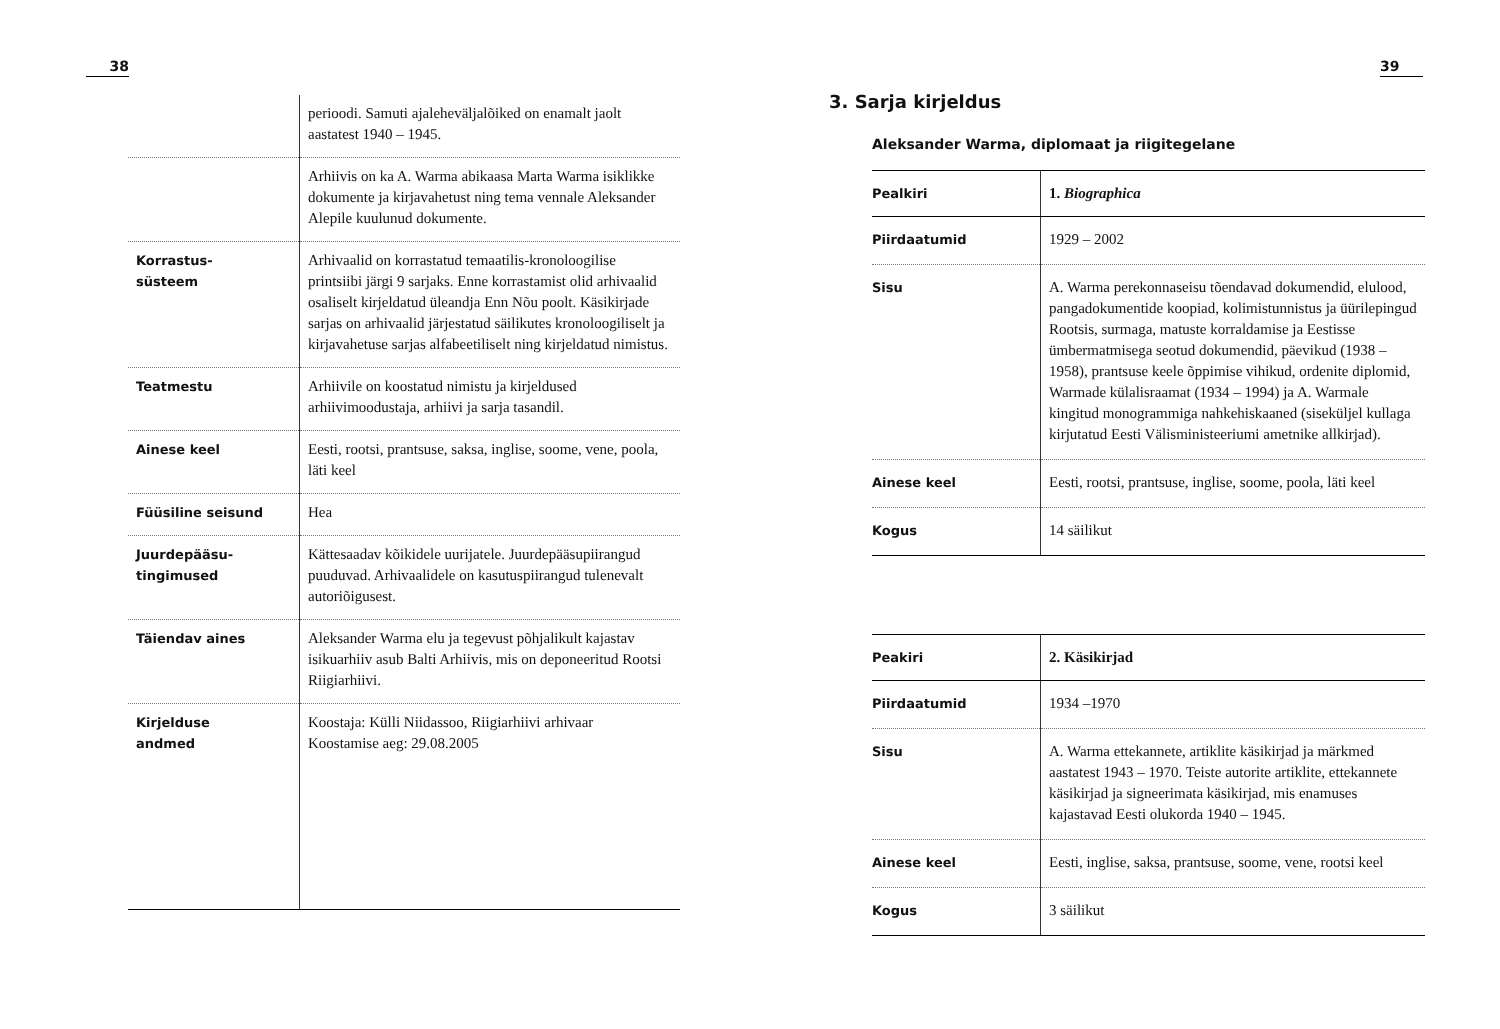38
| | perioodi. Samuti ajaleheväljalõiked on enamalt jaolt aastatest 1940 – 1945. |
| | Arhiivis on ka A. Warma abikaasa Marta Warma isiklikke dokumente ja kirjavahetust ning tema vennale Aleksander Alepile kuulunud dokumente. |
| Korrastus- süsteem | Arhivaalid on korrastatud temaatilis-kronoloogilise printsiibi järgi 9 sarjaks. Enne korrastamist olid arhivaalid osaliselt kirjeldatud üleandja Enn Nõu poolt. Käsikirjade sarjas on arhivaalid järjestatud säilikutes kronoloogiliselt ja kirjavahetuse sarjas alfabeetiliselt ning kirjeldatud nimistus. |
| Teatmestu | Arhiivile on koostatud nimistu ja kirjeldused arhiivimoodustaja, arhiivi ja sarja tasandil. |
| Ainese keel | Eesti, rootsi, prantsuse, saksa, inglise, soome, vene, poola, läti keel |
| Füüsiline seisund | Hea |
| Juurdepääsu- tingimused | Kättesaadav kõikidele uurijatele. Juurdepääsupiirangud puuduvad. Arhivaalidele on kasutuspiirangud tulenevalt autoriõigusest. |
| Täiendav aines | Aleksander Warma elu ja tegevust põhjalikult kajastav isikuarhiiv asub Balti Arhiivis, mis on deponeeritud Rootsi Riigiarhiivi. |
| Kirjelduse andmed | Koostaja: Külli Niidassoo, Riigiarhiivi arhivaar Koostamise aeg: 29.08.2005 |
39
3. Sarja kirjeldus
Aleksander Warma, diplomaat ja riigitegelane
| Pealkiri | 1. Biographica |
| Piirdaatumid | 1929 – 2002 |
| Sisu | A. Warma perekonnaseisu tõendavad dokumendid, elulood, pangadokumentide koopiad, kolimistunnistus ja üürilepingud Rootsis, surmaga, matuste korraldamise ja Eestisse ümbermatmisega seotud dokumendid, päevikud (1938 – 1958), prantsuse keele õppimise vihikud, ordenite diplomid, Warmade külalisraamat (1934 – 1994) ja A. Warmale kingitud monogrammiga nahkehiskaaned (siseküljel kullaga kirjutatud Eesti Välisministeeriumi ametnike allkirjad). |
| Ainese keel | Eesti, rootsi, prantsuse, inglise, soome, poola, läti keel |
| Kogus | 14 säilikut |
| Peakiri | 2. Käsikirjad |
| Piirdaatumid | 1934 –1970 |
| Sisu | A. Warma ettekannete, artiklite käsikirjad ja märkmed aastatest 1943 – 1970. Teiste autorite artiklite, ettekannete käsikirjad ja signeerimata käsikirjad, mis enamuses kajastavad Eesti olukorda 1940 – 1945. |
| Ainese keel | Eesti, inglise, saksa, prantsuse, soome, vene, rootsi keel |
| Kogus | 3 säilikut |